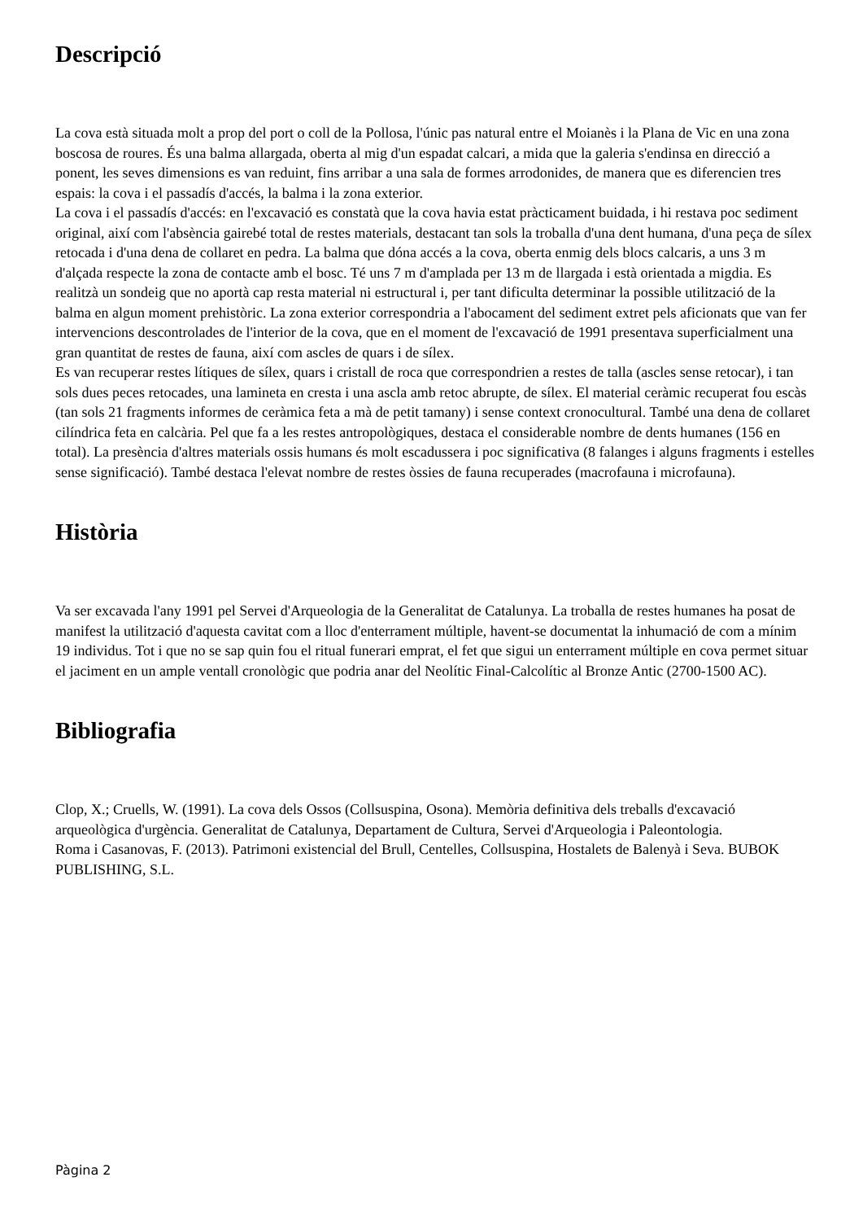Descripció
La cova està situada molt a prop del port o coll de la Pollosa, l'únic pas natural entre el Moianès i la Plana de Vic en una zona boscosa de roures. És una balma allargada, oberta al mig d'un espadat calcari, a mida que la galeria s'endinsa en direcció a ponent, les seves dimensions es van reduint, fins arribar a una sala de formes arrodonides, de manera que es diferencien tres espais: la cova i el passadís d'accés, la balma i la zona exterior.
La cova i el passadís d'accés: en l'excavació es constatà que la cova havia estat pràcticament buidada, i hi restava poc sediment original, així com l'absència gairebé total de restes materials, destacant tan sols la troballa d'una dent humana, d'una peça de sílex retocada i d'una dena de collaret en pedra. La balma que dóna accés a la cova, oberta enmig dels blocs calcaris, a uns 3 m d'alçada respecte la zona de contacte amb el bosc. Té uns 7 m d'amplada per 13 m de llargada i està orientada a migdia. Es realitzà un sondeig que no aportà cap resta material ni estructural i, per tant dificulta determinar la possible utilització de la balma en algun moment prehistòric. La zona exterior correspondria a l'abocament del sediment extret pels aficionats que van fer intervencions descontrolades de l'interior de la cova, que en el moment de l'excavació de 1991 presentava superficialment una gran quantitat de restes de fauna, així com ascles de quars i de sílex.
Es van recuperar restes lítiques de sílex, quars i cristall de roca que correspondrien a restes de talla (ascles sense retocar), i tan sols dues peces retocades, una lamineta en cresta i una ascla amb retoc abrupte, de sílex. El material ceràmic recuperat fou escàs (tan sols 21 fragments informes de ceràmica feta a mà de petit tamany) i sense context cronocultural. També una dena de collaret cilíndrica feta en calcària. Pel que fa a les restes antropològiques, destaca el considerable nombre de dents humanes (156 en total). La presència d'altres materials ossis humans és molt escadussera i poc significativa (8 falanges i alguns fragments i estelles sense significació). També destaca l'elevat nombre de restes òssies de fauna recuperades (macrofauna i microfauna).
Història
Va ser excavada l'any 1991 pel Servei d'Arqueologia de la Generalitat de Catalunya. La troballa de restes humanes ha posat de manifest la utilització d'aquesta cavitat com a lloc d'enterrament múltiple, havent-se documentat la inhumació de com a mínim 19 individus. Tot i que no se sap quin fou el ritual funerari emprat, el fet que sigui un enterrament múltiple en cova permet situar el jaciment en un ample ventall cronològic que podria anar del Neolític Final-Calcolític al Bronze Antic (2700-1500 AC).
Bibliografia
Clop, X.; Cruells, W. (1991). La cova dels Ossos (Collsuspina, Osona). Memòria definitiva dels treballs d'excavació arqueològica d'urgència. Generalitat de Catalunya, Departament de Cultura, Servei d'Arqueologia i Paleontologia.
Roma i Casanovas, F. (2013). Patrimoni existencial del Brull, Centelles, Collsuspina, Hostalets de Balenyà i Seva. BUBOK PUBLISHING, S.L.
Pàgina 2